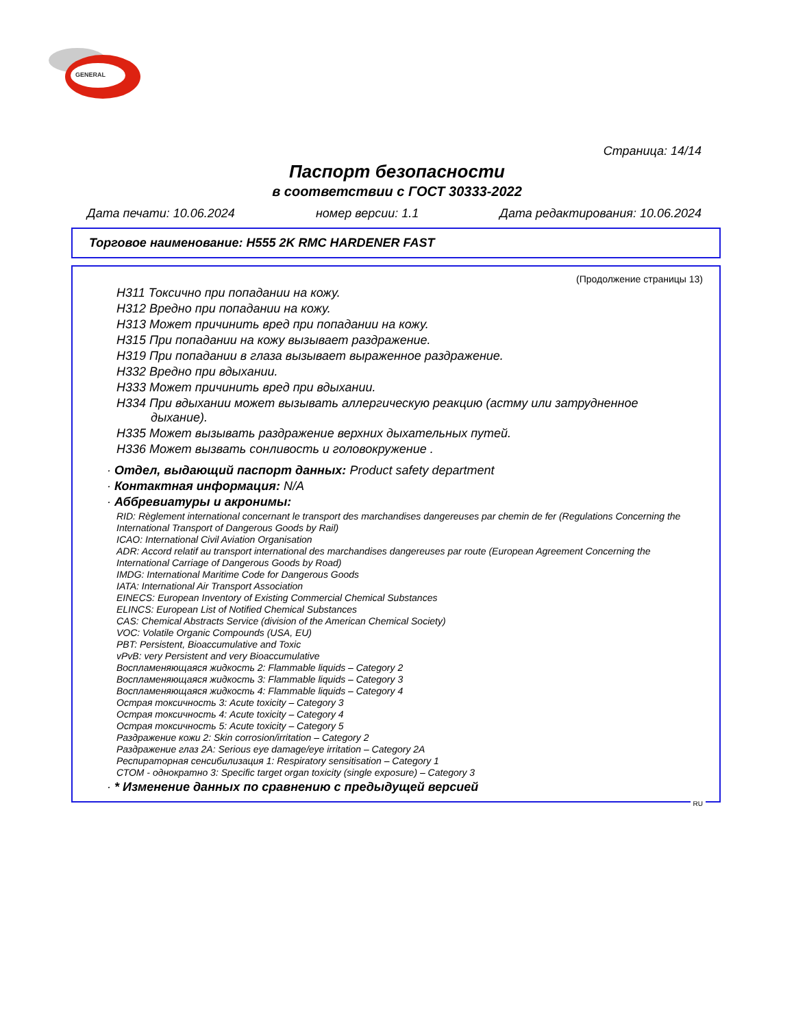GENERAL
Страница: 14/14
Паспорт безопасности
в соответствии с ГОСТ 30333-2022
Дата печати: 10.06.2024 номер версии: 1.1 Дата редактирования: 10.06.2024
Торговое наименование: H555 2K RMC HARDENER FAST
(Продолжение страницы 13)
H311 Токсично при попадании на кожу.
H312 Вредно при попадании на кожу.
H313 Может причинить вред при попадании на кожу.
H315 При попадании на кожу вызывает раздражение.
H319 При попадании в глаза вызывает выраженное раздражение.
H332 Вредно при вдыхании.
H333 Может причинить вред при вдыхании.
H334 При вдыхании может вызывать аллергическую реакцию (астму или затрудненное
дыхание).
H335 Может вызывать раздражение верхних дыхательных путей.
H336 Может вызвать сонливость и головокружение .
· Отдел, выдающий паспорт данных: Product safety department
· Контактная информация: N/A
· Аббревиатуры и акронимы:
RID: Règlement international concernant le transport des marchandises dangereuses par chemin de fer (Regulations Concerning the International Transport of Dangerous Goods by Rail)
ICAO: International Civil Aviation Organisation
ADR: Accord relatif au transport international des marchandises dangereuses par route (European Agreement Concerning the International Carriage of Dangerous Goods by Road)
IMDG: International Maritime Code for Dangerous Goods
IATA: International Air Transport Association
EINECS: European Inventory of Existing Commercial Chemical Substances
ELINCS: European List of Notified Chemical Substances
CAS: Chemical Abstracts Service (division of the American Chemical Society)
VOC: Volatile Organic Compounds (USA, EU)
PBT: Persistent, Bioaccumulative and Toxic
vPvB: very Persistent and very Bioaccumulative
Воспламеняющаяся жидкость 2: Flammable liquids – Category 2
Воспламеняющаяся жидкость 3: Flammable liquids – Category 3
Воспламеняющаяся жидкость 4: Flammable liquids – Category 4
Острая токсичность 3: Acute toxicity – Category 3
Острая токсичность 4: Acute toxicity – Category 4
Острая токсичность 5: Acute toxicity – Category 5
Раздражение кожи 2: Skin corrosion/irritation – Category 2
Раздражение глаз 2A: Serious eye damage/eye irritation – Category 2A
Респираторная сенсибилизация 1: Respiratory sensitisation – Category 1
СТОМ - однократно 3: Specific target organ toxicity (single exposure) – Category 3
· * Изменение данных по сравнению с предыдущей версией
RU